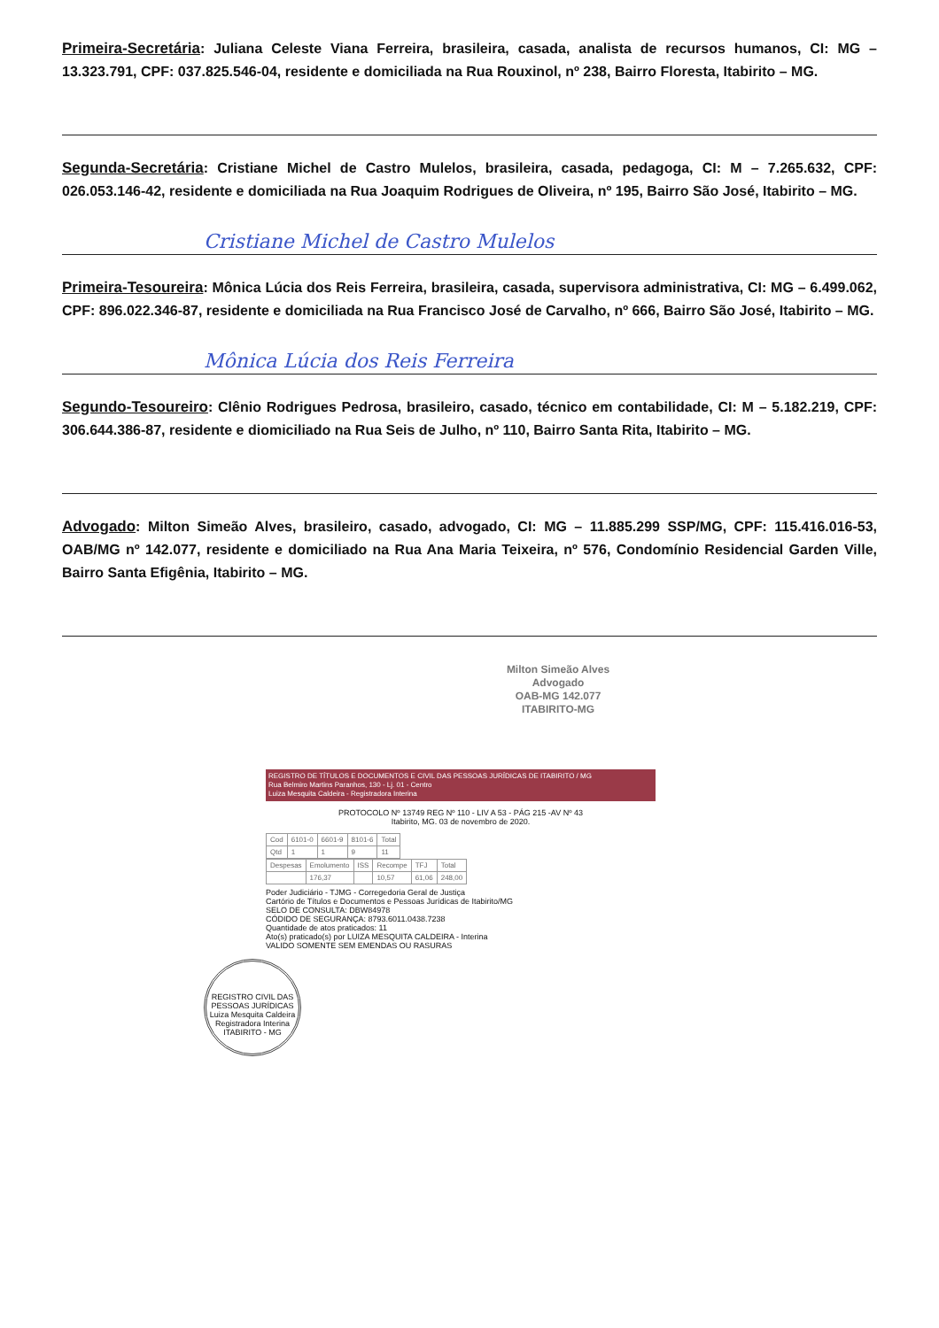Primeira-Secretária: Juliana Celeste Viana Ferreira, brasileira, casada, analista de recursos humanos, CI: MG – 13.323.791, CPF: 037.825.546-04, residente e domiciliada na Rua Rouxinol, nº 238, Bairro Floresta, Itabirito – MG.
Segunda-Secretária: Cristiane Michel de Castro Mulelos, brasileira, casada, pedagoga, CI: M – 7.265.632, CPF: 026.053.146-42, residente e domiciliada na Rua Joaquim Rodrigues de Oliveira, nº 195, Bairro São José, Itabirito – MG.
Cristiane Michel de Castro Mulelos
Primeira-Tesoureira: Mônica Lúcia dos Reis Ferreira, brasileira, casada, supervisora administrativa, CI: MG – 6.499.062, CPF: 896.022.346-87, residente e domiciliada na Rua Francisco José de Carvalho, nº 666, Bairro São José, Itabirito – MG.
Mônica Lúcia dos Reis Ferreira
Segundo-Tesoureiro: Clênio Rodrigues Pedrosa, brasileiro, casado, técnico em contabilidade, CI: M – 5.182.219, CPF: 306.644.386-87, residente e diomiciliado na Rua Seis de Julho, nº 110, Bairro Santa Rita, Itabirito – MG.
Advogado: Milton Simeão Alves, brasileiro, casado, advogado, CI: MG – 11.885.299 SSP/MG, CPF: 115.416.016-53, OAB/MG nº 142.077, residente e domiciliado na Rua Ana Maria Teixeira, nº 576, Condomínio Residencial Garden Ville, Bairro Santa Efigênia, Itabirito – MG.
Milton Simeão Alves
Advogado
OAB-MG 142.077
ITABIRITO-MG
REGISTRO DE TÍTULOS E DOCUMENTOS E CIVIL DAS PESSOAS JURÍDICAS DE ITABIRITO / MG
Rua Belmiro Martins Paranhos, 130 - Lj. 01 - Centro
Luiza Mesquita Caldeira - Registradora Interina
PROTOCOLO Nº 13749 REG Nº 110 - LIV A 53 - PÁG 215 -AV Nº 43
Itabirito, MG. 03 de novembro de 2020.
| Cod | 6101-0 | 6601-9 | 8101-6 | Total |
| Qtd | 1 | 1 | 9 | 11 |
| Despesas | Emolumento | ISS | Recompe | TFJ | Total |
| | 176,37 | | 10,57 | 61,06 | 248,00 |
Poder Judiciário - TJMG - Corregedoria Geral de Justiça
Cartório de Títulos e Documentos e Pessoas Jurídicas de Itabirito/MG
SELO DE CONSULTA: DBW84978
CÓDIDO DE SEGURANÇA: 8793.6011.0438.7238
Quantidade de atos praticados: 11
Ato(s) praticado(s) por LUIZA MESQUITA CALDEIRA - Interina
VALIDO SOMENTE SEM EMENDAS OU RASURAS
REGISTRO CIVIL DAS PESSOAS JURÍDICAS
Luiza Mesquita Caldeira Registradora Interina
ITABIRITO - MG